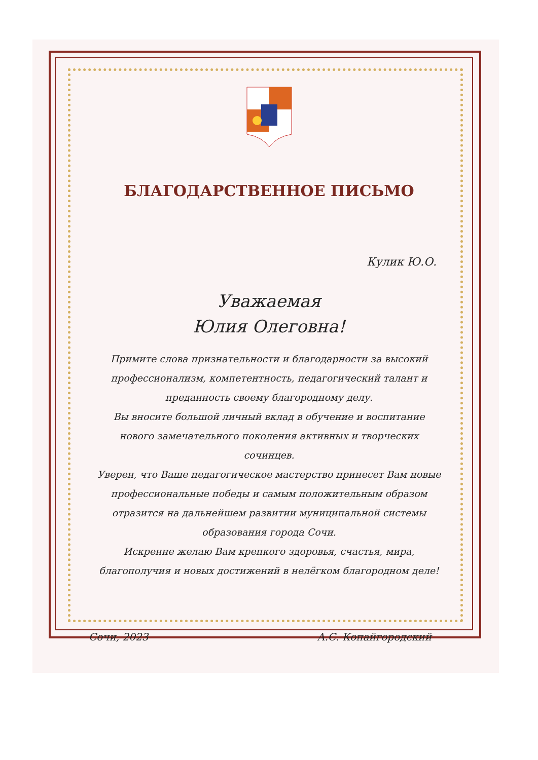БЛАГОДАРСТВЕННОЕ ПИСЬМО
Кулик Ю.О.
Уважаемая
Юлия Олеговна!
Примите слова признательности и благодарности за высокий профессионализм, компетентность, педагогический талант и преданность своему благородному делу.
Вы вносите большой личный вклад в обучение и воспитание нового замечательного поколения активных и творческих сочинцев.
Уверен, что Ваше педагогическое мастерство принесет Вам новые профессиональные победы и самым положительным образом отразится на дальнейшем развитии муниципальной системы образования города Сочи.
Искренне желаю Вам крепкого здоровья, счастья, мира, благополучия и новых достижений в нелёгком благородном деле!
Сочи, 2023 А.С. Копайгородский